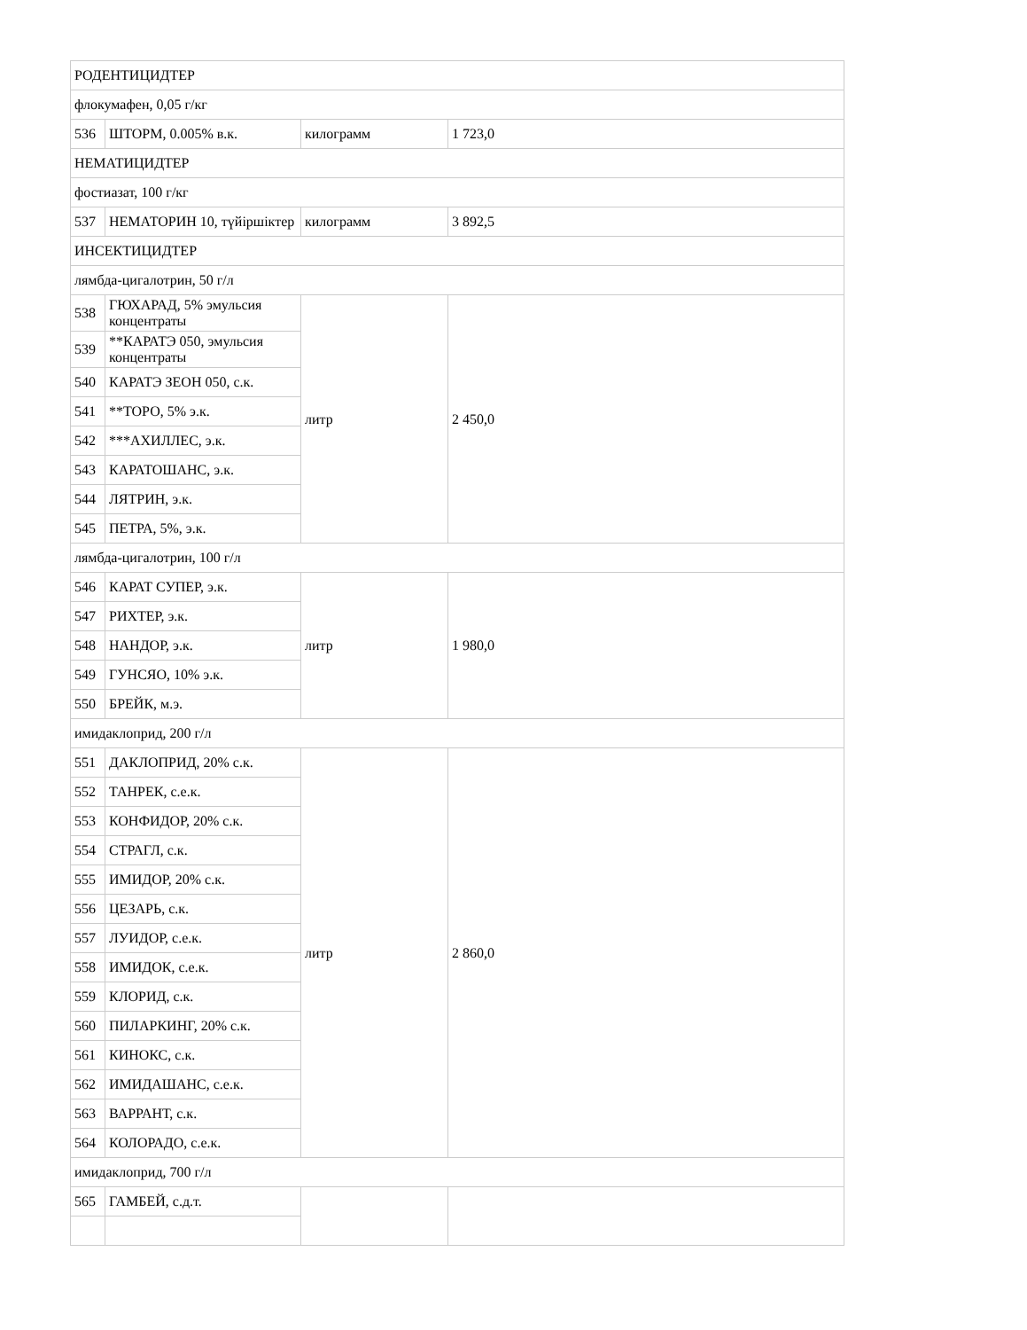| РОДЕНТИЦИДТЕР | | | |
| флокумафен, 0,05 г/кг | | | |
| 536 | ШТОРМ, 0.005% в.к. | килограмм | 1 723,0 |
| НЕМАТИЦИДТЕР | | | |
| фостиазат, 100 г/кг | | | |
| 537 | НЕМАТОРИН 10, түйіршіктер | килограмм | 3 892,5 |
| ИНСЕКТИЦИДТЕР | | | |
| лямбда-цигалотрин, 50 г/л | | | |
| 538 | ГЮХАРАД, 5% эмульсия концентраты | литр | 2 450,0 |
| 539 | **КАРАТЭ 050, эмульсия концентраты | | |
| 540 | КАРАТЭ ЗЕОН 050, с.к. | | |
| 541 | **ТОРО, 5% э.к. | | |
| 542 | ***АХИЛЛЕС, э.к. | | |
| 543 | КАРАТОШАНС, э.к. | | |
| 544 | ЛЯТРИН, э.к. | | |
| 545 | ПЕТРА, 5%, э.к. | | |
| лямбда-цигалотрин, 100 г/л | | | |
| 546 | КАРАТ СУПЕР, э.к. | литр | 1 980,0 |
| 547 | РИХТЕР, э.к. | | |
| 548 | НАНДОР, э.к. | | |
| 549 | ГУНСЯО, 10% э.к. | | |
| 550 | БРЕЙК, м.э. | | |
| имидаклоприд, 200 г/л | | | |
| 551 | ДАКЛОПРИД, 20% с.к. | литр | 2 860,0 |
| 552 | ТАНРЕК, с.е.к. | | |
| 553 | КОНФИДОР, 20% с.к. | | |
| 554 | СТРАГЛ, с.к. | | |
| 555 | ИМИДОР, 20% с.к. | | |
| 556 | ЦЕЗАРЬ, с.к. | | |
| 557 | ЛУИДОР, с.е.к. | | |
| 558 | ИМИДОК, с.е.к. | | |
| 559 | КЛОРИД, с.к. | | |
| 560 | ПИЛАРКИНГ, 20% с.к. | | |
| 561 | КИНОКС, с.к. | | |
| 562 | ИМИДАШАНС, с.е.к. | | |
| 563 | ВАРРАНТ, с.к. | | |
| 564 | КОЛОРАДО, с.е.к. | | |
| имидаклоприд, 700 г/л | | | |
| 565 | ГАМБЕЙ, с.д.т. | | |